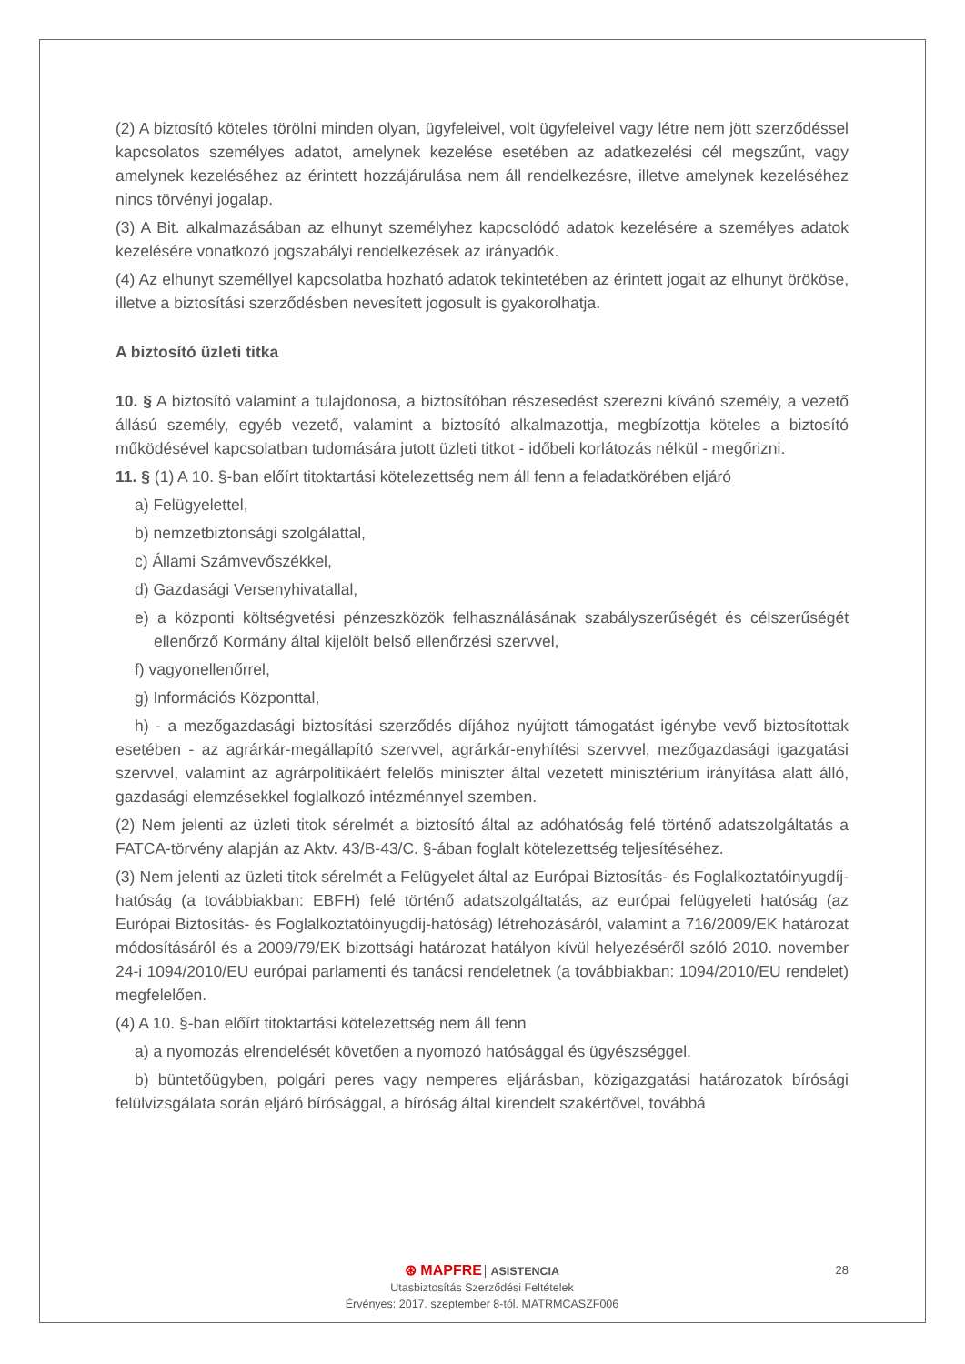(2) A biztosító köteles törölni minden olyan, ügyfeleivel, volt ügyfeleivel vagy létre nem jött szerződéssel kapcsolatos személyes adatot, amelynek kezelése esetében az adatkezelési cél megszűnt, vagy amelynek kezeléséhez az érintett hozzájárulása nem áll rendelkezésre, illetve amelynek kezeléséhez nincs törvényi jogalap.
(3) A Bit. alkalmazásában az elhunyt személyhez kapcsolódó adatok kezelésére a személyes adatok kezelésére vonatkozó jogszabályi rendelkezések az irányadók.
(4) Az elhunyt személlyel kapcsolatba hozható adatok tekintetében az érintett jogait az elhunyt örököse, illetve a biztosítási szerződésben nevesített jogosult is gyakorolhatja.
A biztosító üzleti titka
10. § A biztosító valamint a tulajdonosa, a biztosítóban részesedést szerezni kívánó személy, a vezető állású személy, egyéb vezető, valamint a biztosító alkalmazottja, megbízottja köteles a biztosító működésével kapcsolatban tudomására jutott üzleti titkot - időbeli korlátozás nélkül - megőrizni.
11. § (1) A 10. §-ban előírt titoktartási kötelezettség nem áll fenn a feladatkörében eljáró
a) Felügyelettel,
b) nemzetbiztonsági szolgálattal,
c) Állami Számvevőszékkel,
d) Gazdasági Versenyhivatallal,
e) a központi költségvetési pénzeszközök felhasználásának szabályszerűségét és célszerűségét ellenőrző Kormány által kijelölt belső ellenőrzési szervvel,
f) vagyonellenőrrel,
g) Információs Központtal,
h) - a mezőgazdasági biztosítási szerződés díjához nyújtott támogatást igénybe vevő biztosítottak esetében - az agrárkár-megállapító szervvel, agrárkár-enyhítési szervvel, mezőgazdasági igazgatási szervvel, valamint az agrárpolitikáért felelős miniszter által vezetett minisztérium irányítása alatt álló, gazdasági elemzésekkel foglalkozó intézménnyel szemben.
(2) Nem jelenti az üzleti titok sérelmét a biztosító által az adóhatóság felé történő adatszolgáltatás a FATCA-törvény alapján az Aktv. 43/B-43/C. §-ában foglalt kötelezettség teljesítéséhez.
(3) Nem jelenti az üzleti titok sérelmét a Felügyelet által az Európai Biztosítás- és Foglalkoztatóinyugdíj-hatóság (a továbbiakban: EBFH) felé történő adatszolgáltatás, az európai felügyeleti hatóság (az Európai Biztosítás- és Foglalkoztatóinyugdíj-hatóság) létrehozásáról, valamint a 716/2009/EK határozat módosításáról és a 2009/79/EK bizottsági határozat hatályon kívül helyezéséről szóló 2010. november 24-i 1094/2010/EU európai parlamenti és tanácsi rendeletnek (a továbbiakban: 1094/2010/EU rendelet) megfelelően.
(4) A 10. §-ban előírt titoktartási kötelezettség nem áll fenn
a) a nyomozás elrendelését követően a nyomozó hatósággal és ügyészséggel,
b) büntetőügyben, polgári peres vagy nemperes eljárásban, közigazgatási határozatok bírósági felülvizsgálata során eljáró bírósággal, a bíróság által kirendelt szakértővel, továbbá
28
⊛ MAPFRE ASISTENCIA
Utasbiztosítás Szerződési Feltételek
Érvényes: 2017. szeptember 8-tól. MATRMCASZF006